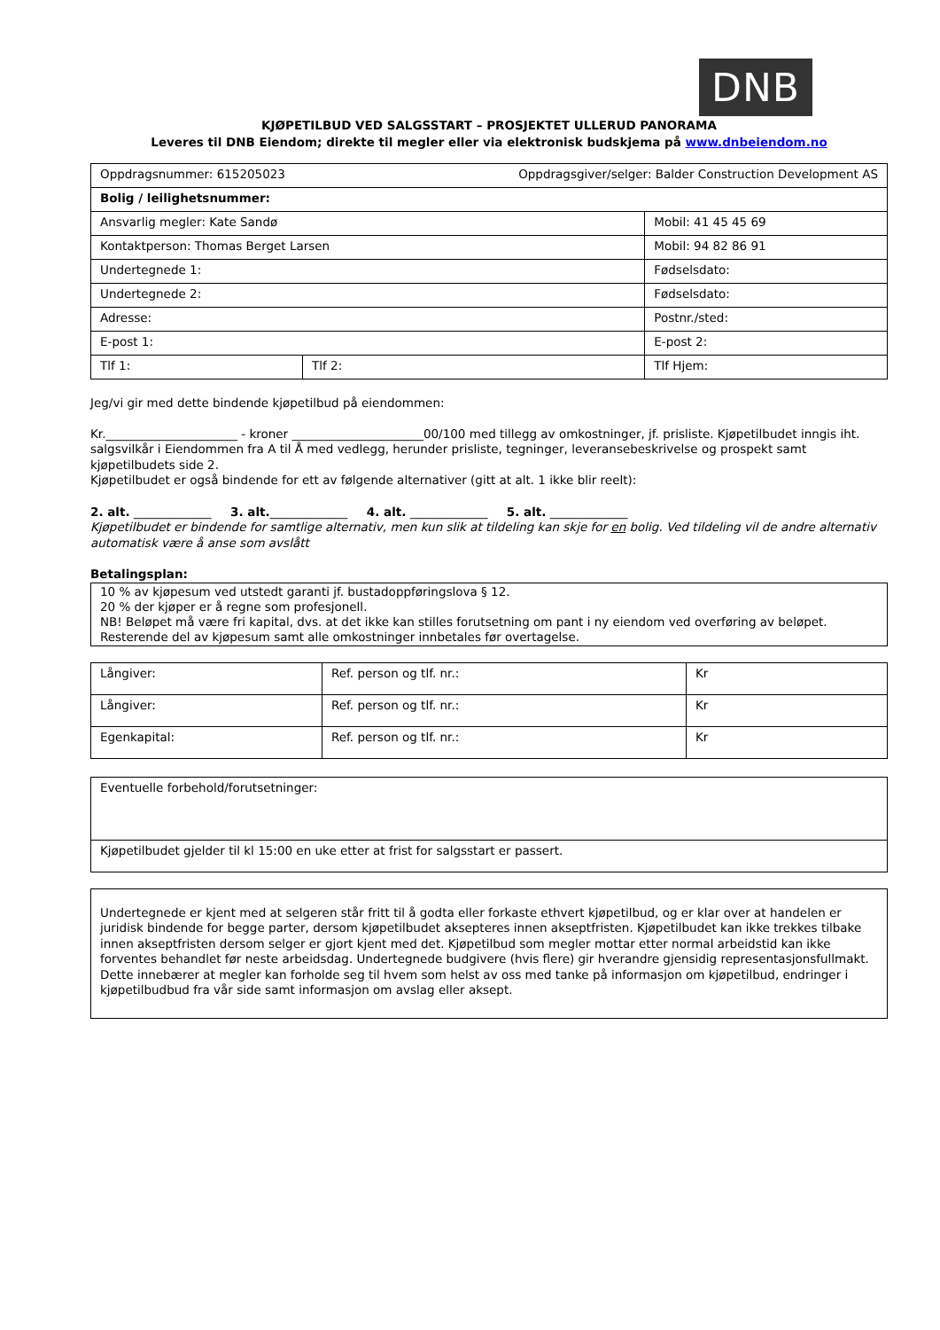DNB
KJØPETILBUD VED SALGSSTART – PROSJEKTET ULLERUD PANORAMA
Leveres til DNB Eiendom; direkte til megler eller via elektronisk budskjema på www.dnbeiendom.no
| Oppdragsnummer: 615205023 Oppdragsgiver/selger: Balder Construction Development AS | | |
| Bolig / leilighetsnummer: | | |
| Ansvarlig megler: Kate Sandø | | Mobil: 41 45 45 69 |
| Kontaktperson: Thomas Berget Larsen | | Mobil: 94 82 86 91 |
| Undertegnede 1: | | Fødselsdato: |
| Undertegnede 2: | | Fødselsdato: |
| Adresse: | | Postnr./sted: |
| E-post 1: | | E-post 2: |
| Tlf 1: | Tlf 2: | Tlf Hjem: |
Jeg/vi gir med dette bindende kjøpetilbud på eiendommen:
Kr.______________________ - kroner ______________________00/100 med tillegg av omkostninger, jf. prisliste. Kjøpetilbudet inngis iht. salgsvilkår i Eiendommen fra A til Å med vedlegg, herunder prisliste, tegninger, leveranse­beskrivelse og prospekt samt kjøpetilbudets side 2.
Kjøpetilbudet er også bindende for ett av følgende alternativer (gitt at alt. 1 ikke blir reelt):
2. alt. _____________ 3. alt._____________ 4. alt. _____________ 5. alt. _____________
Kjøpetilbudet er bindende for samtlige alternativ, men kun slik at tildeling kan skje for en bolig. Ved tildeling vil de andre alternativ automatisk være å anse som avslått
Betalingsplan:
| 10 % av kjøpesum ved utstedt garanti jf. bustadoppføringslova § 12. 20 % der kjøper er å regne som profesjonell. NB! Beløpet må være fri kapital, dvs. at det ikke kan stilles forutsetning om pant i ny eiendom ved overføring av beløpet. Resterende del av kjøpesum samt alle omkostninger innbetales før overtagelse. |
| Långiver: | Ref. person og tlf. nr.: | Kr |
| Långiver: | Ref. person og tlf. nr.: | Kr |
| Egenkapital: | Ref. person og tlf. nr.: | Kr |
| Eventuelle forbehold/forutsetninger: |
| Kjøpetilbudet gjelder til kl 15:00 en uke etter at frist for salgsstart er passert. |
| Undertegnede er kjent med at selgeren står fritt til å godta eller forkaste ethvert kjøpetilbud, og er klar over at handelen er juridisk bindende for begge parter, dersom kjøpetilbudet aksepteres innen akseptfristen. Kjøpetilbudet kan ikke trekkes tilbake innen akseptfristen dersom selger er gjort kjent med det. Kjøpetilbud som megler mottar etter normal arbeidstid kan ikke forventes behandlet før neste arbeidsdag. Undertegnede budgivere (hvis flere) gir hverandre gjensidig representasjonsfullmakt. Dette innebærer at megler kan forholde seg til hvem som helst av oss med tanke på informasjon om kjøpetilbud, endringer i kjøpetilbudbud fra vår side samt informasjon om avslag eller aksept. |